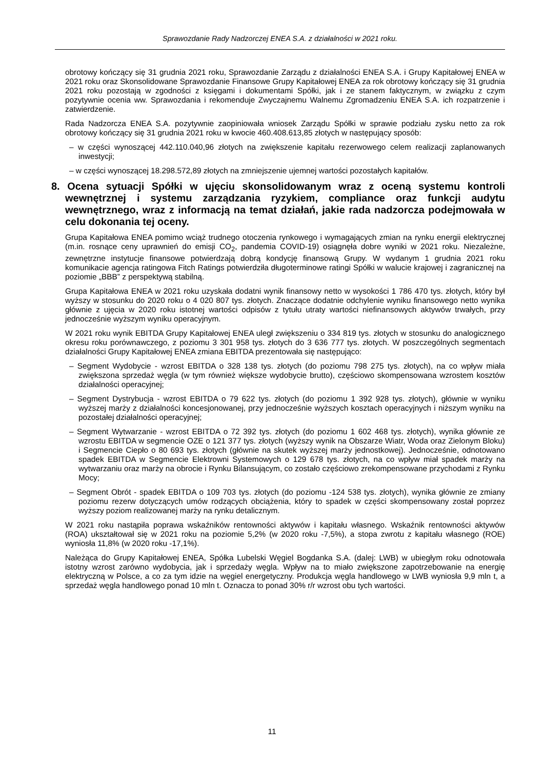Sprawozdanie Rady Nadzorczej ENEA S.A. z działalności w 2021 roku.
obrotowy kończący się 31 grudnia 2021 roku, Sprawozdanie Zarządu z działalności ENEA S.A. i Grupy Kapitałowej ENEA w 2021 roku oraz Skonsolidowane Sprawozdanie Finansowe Grupy Kapitałowej ENEA za rok obrotowy kończący się 31 grudnia 2021 roku pozostają w zgodności z księgami i dokumentami Spółki, jak i ze stanem faktycznym, w związku z czym pozytywnie ocenia ww. Sprawozdania i rekomenduje Zwyczajnemu Walnemu Zgromadzeniu ENEA S.A. ich rozpatrzenie i zatwierdzenie.
Rada Nadzorcza ENEA S.A. pozytywnie zaopiniowała wniosek Zarządu Spółki w sprawie podziału zysku netto za rok obrotowy kończący się 31 grudnia 2021 roku w kwocie 460.408.613,85 złotych w następujący sposób:
– w części wynoszącej 442.110.040,96 złotych na zwiększenie kapitału rezerwowego celem realizacji zaplanowanych inwestycji;
– w części wynoszącej 18.298.572,89 złotych na zmniejszenie ujemnej wartości pozostałych kapitałów.
8. Ocena sytuacji Spółki w ujęciu skonsolidowanym wraz z oceną systemu kontroli wewnętrznej i systemu zarządzania ryzykiem, compliance oraz funkcji audytu wewnętrznego, wraz z informacją na temat działań, jakie rada nadzorcza podejmowała w celu dokonania tej oceny.
Grupa Kapitałowa ENEA pomimo wciąż trudnego otoczenia rynkowego i wymagających zmian na rynku energii elektrycznej (m.in. rosnące ceny uprawnień do emisji CO<sub>2</sub>, pandemia COVID-19) osiągnęła dobre wyniki w 2021 roku. Niezależne, zewnętrzne instytucje finansowe potwierdzają dobrą kondycję finansową Grupy. W wydanym 1 grudnia 2021 roku komunikacie agencja ratingowa Fitch Ratings potwierdziła długoterminowe ratingi Spółki w walucie krajowej i zagranicznej na poziomie „BBB” z perspektywą stabilną.
Grupa Kapitałowa ENEA w 2021 roku uzyskała dodatni wynik finansowy netto w wysokości 1 786 470 tys. złotych, który był wyższy w stosunku do 2020 roku o 4 020 807 tys. złotych. Znaczące dodatnie odchylenie wyniku finansowego netto wynika głównie z ujęcia w 2020 roku istotnej wartości odpisów z tytułu utraty wartości niefinansowych aktywów trwałych, przy jednocześnie wyższym wyniku operacyjnym.
W 2021 roku wynik EBITDA Grupy Kapitałowej ENEA uległ zwiększeniu o 334 819 tys. złotych w stosunku do analogicznego okresu roku porównawczego, z poziomu 3 301 958 tys. złotych do 3 636 777 tys. złotych. W poszczególnych segmentach działalności Grupy Kapitałowej ENEA zmiana EBITDA prezentowała się następująco:
– Segment Wydobycie - wzrost EBITDA o 328 138 tys. złotych (do poziomu 798 275 tys. złotych), na co wpływ miała zwiększona sprzedaż węgla (w tym również większe wydobycie brutto), częściowo skompensowana wzrostem kosztów działalności operacyjnej;
– Segment Dystrybucja - wzrost EBITDA o 79 622 tys. złotych (do poziomu 1 392 928 tys. złotych), głównie w wyniku wyższej marży z działalności koncesjonowanej, przy jednocześnie wyższych kosztach operacyjnych i niższym wyniku na pozostałej działalności operacyjnej;
– Segment Wytwarzanie - wzrost EBITDA o 72 392 tys. złotych (do poziomu 1 602 468 tys. złotych), wynika głównie ze wzrostu EBITDA w segmencie OZE o 121 377 tys. złotych (wyższy wynik na Obszarze Wiatr, Woda oraz Zielonym Bloku) i Segmencie Ciepło o 80 693 tys. złotych (głównie na skutek wyższej marży jednostkowej). Jednocześnie, odnotowano spadek EBITDA w Segmencie Elektrowni Systemowych o 129 678 tys. złotych, na co wpływ miał spadek marży na wytwarzaniu oraz marży na obrocie i Rynku Bilansującym, co zostało częściowo zrekompensowane przychodami z Rynku Mocy;
– Segment Obrót - spadek EBITDA o 109 703 tys. złotych (do poziomu -124 538 tys. złotych), wynika głównie ze zmiany poziomu rezerw dotyczących umów rodzących obciążenia, który to spadek w części skompensowany został poprzez wyższy poziom realizowanej marży na rynku detalicznym.
W 2021 roku nastąpiła poprawa wskaźników rentowności aktywów i kapitału własnego. Wskaźnik rentowności aktywów (ROA) ukształtował się w 2021 roku na poziomie 5,2% (w 2020 roku -7,5%), a stopa zwrotu z kapitału własnego (ROE) wyniosła 11,8% (w 2020 roku -17,1%).
Należąca do Grupy Kapitałowej ENEA, Spółka Lubelski Węgiel Bogdanka S.A. (dalej: LWB) w ubiegłym roku odnotowała istotny wzrost zarówno wydobycia, jak i sprzedaży węgla. Wpływ na to miało zwiększone zapotrzebowanie na energię elektryczną w Polsce, a co za tym idzie na węgiel energetyczny. Produkcja węgla handlowego w LWB wyniosła 9,9 mln t, a sprzedaż węgla handlowego ponad 10 mln t. Oznacza to ponad 30% r/r wzrost obu tych wartości.
11